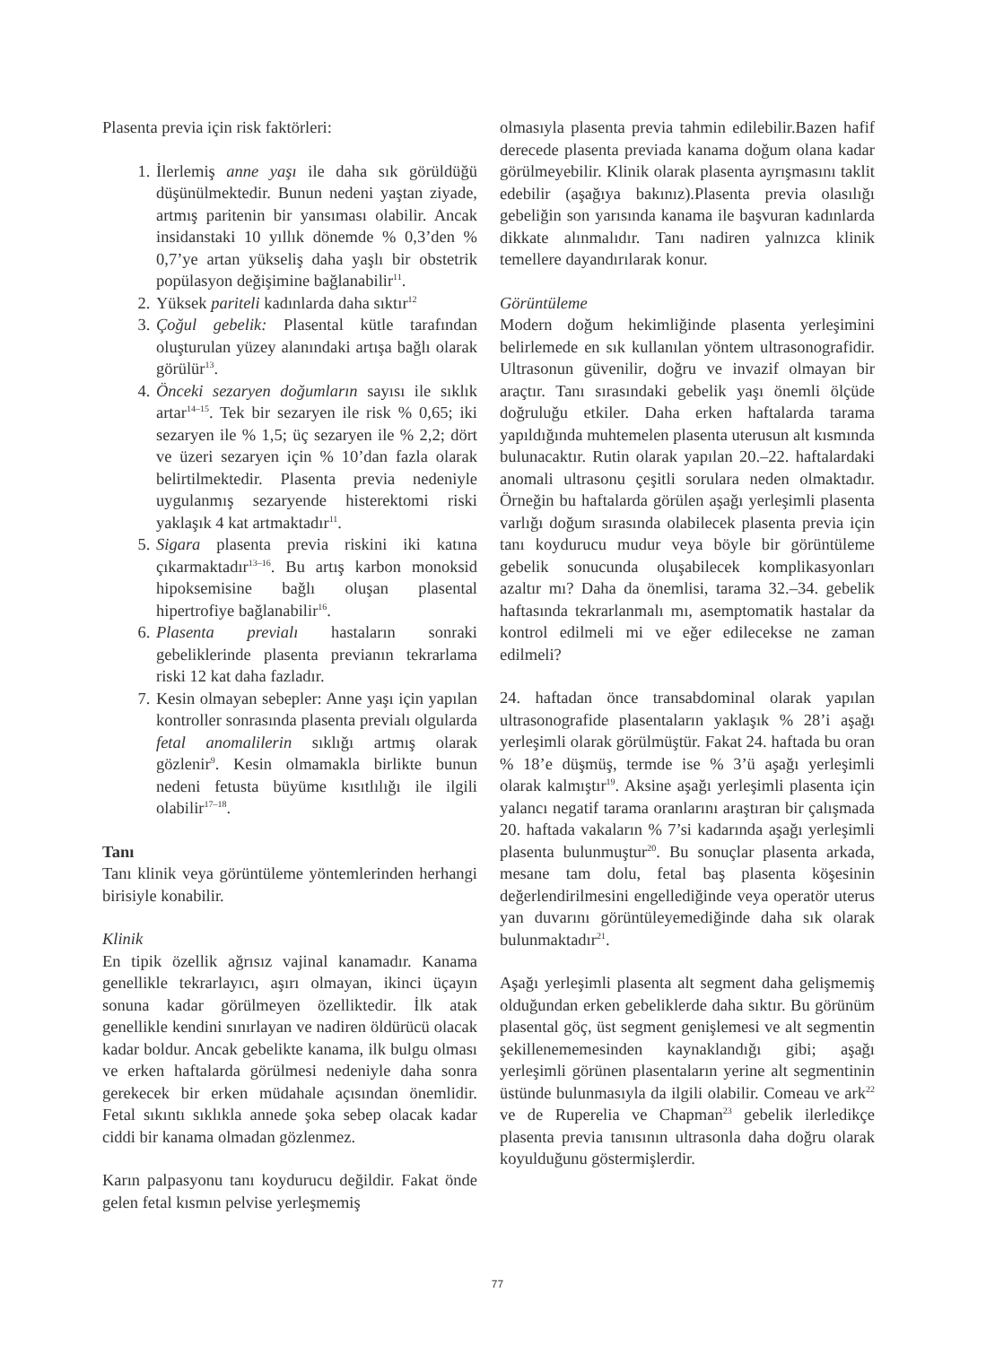Plasenta previa için risk faktörleri:
1. İlerlemiş anne yaşı ile daha sık görüldüğü düşünülmektedir. Bunun nedeni yaştan ziyade, artmış paritenin bir yansıması olabilir. Ancak insidanstaki 10 yıllık dönemde % 0,3’den % 0,7’ye artan yükseliş daha yaşlı bir obstetrik popülasyon değişimine bağlanabilir<sup>11</sup>.
2. Yüksek pariteli kadınlarda daha sıktır<sup>12</sup>
3. Çoğul gebelik: Plasental kütle tarafından oluşturulan yüzey alanındaki artışa bağlı olarak görülür<sup>13</sup>.
4. Önceki sezaryen doğumların sayısı ile sıklık artar<sup>14–15</sup>. Tek bir sezaryen ile risk % 0,65; iki sezaryen ile % 1,5; üç sezaryen ile % 2,2; dört ve üzeri sezaryen için % 10’dan fazla olarak belirtilmektedir. Plasenta previa nedeniyle uygulanmış sezaryende histerektomi riski yaklaşık 4 kat artmaktadır<sup>11</sup>.
5. Sigara plasenta previa riskini iki katına çıkarmaktadır<sup>13–16</sup>. Bu artış karbon monoksid hipoksemisine bağlı oluşan plasental hipertrofiye bağlanabilir<sup>16</sup>.
6. Plasenta previalı hastaların sonraki gebeliklerinde plasenta previanın tekrarlama riski 12 kat daha fazladır.
7. Kesin olmayan sebepler: Anne yaşı için yapılan kontroller sonrasında plasenta previalı olgularda fetal anomalilerin sıklığı artmış olarak gözlenir<sup>9</sup>. Kesin olmamakla birlikte bunun nedeni fetusta büyüme kısıtlılığı ile ilgili olabilir<sup>17–18</sup>.
Tanı
Tanı klinik veya görüntüleme yöntemlerinden herhangi birisiyle konabilir.
Klinik
En tipik özellik ağrısız vajinal kanamadır. Kanama genellikle tekrarlayıcı, aşırı olmayan, ikinci üçayın sonuna kadar görülmeyen özelliktedir. İlk atak genellikle kendini sınırlayan ve nadiren öldürücü olacak kadar boldur. Ancak gebelikte kanama, ilk bulgu olması ve erken haftalarda görülmesi nedeniyle daha sonra gerekecek bir erken müdahale açısından önemlidir. Fetal sıkıntı sıklıkla annede şoka sebep olacak kadar ciddi bir kanama olmadan gözlenmez.
Karın palpasyonu tanı koydurucu değildir. Fakat önde gelen fetal kısmın pelvise yerleşmemiş
olmasıyla plasenta previa tahmin edilebilir.Bazen hafif derecede plasenta previada kanama doğum olana kadar görülmeyebilir. Klinik olarak plasenta ayrışmasını taklit edebilir (aşağıya bakınız).Plasenta previa olasılığı gebeliğin son yarısında kanama ile başvuran kadınlarda dikkate alınmalıdır. Tanı nadiren yalnızca klinik temellere dayandırılarak konur.
Görüntüleme
Modern doğum hekimliğinde plasenta yerleşimini belirlemede en sık kullanılan yöntem ultrasonografidir. Ultrasonun güvenilir, doğru ve invazif olmayan bir araçtır. Tanı sırasındaki gebelik yaşı önemli ölçüde doğruluğu etkiler. Daha erken haftalarda tarama yapıldığında muhtemelen plasenta uterusun alt kısmında bulunacaktır. Rutin olarak yapılan 20.–22. haftalardaki anomali ultrasonu çeşitli sorulara neden olmaktadır. Örneğin bu haftalarda görülen aşağı yerleşimli plasenta varlığı doğum sırasında olabilecek plasenta previa için tanı koydurucu mudur veya böyle bir görüntüleme gebelik sonucunda oluşabilecek komplikasyonları azaltır mı? Daha da önemlisi, tarama 32.–34. gebelik haftasında tekrarlanmalı mı, asemptomatik hastalar da kontrol edilmeli mi ve eğer edilecekse ne zaman edilmeli?
24. haftadan önce transabdominal olarak yapılan ultrasonografide plasentaların yaklaşık % 28’i aşağı yerleşimli olarak görülmüştür. Fakat 24. haftada bu oran % 18’e düşmüş, termde ise % 3’ü aşağı yerleşimli olarak kalmıştır<sup>19</sup>. Aksine aşağı yerleşimli plasenta için yalancı negatif tarama oranlarını araştıran bir çalışmada 20. haftada vakaların % 7’si kadarında aşağı yerleşimli plasenta bulunmuştur<sup>20</sup>. Bu sonuçlar plasenta arkada, mesane tam dolu, fetal baş plasenta köşesinin değerlendirilmesini engellediğinde veya operatör uterus yan duvarını görüntüleyemediğinde daha sık olarak bulunmaktadır<sup>21</sup>.
Aşağı yerleşimli plasenta alt segment daha gelişmemiş olduğundan erken gebeliklerde daha sıktır. Bu görünüm plasental göç, üst segment genişlemesi ve alt segmentin şekillenememesinden kaynaklandığı gibi; aşağı yerleşimli görünen plasentaların yerine alt segmentinin üstünde bulunmasıyla da ilgili olabilir. Comeau ve ark<sup>22</sup> ve de Ruperelia ve Chapman<sup>23</sup> gebelik ilerledikçe plasenta previa tanısının ultrasonla daha doğru olarak koyulduğunu göstermişlerdir.
77